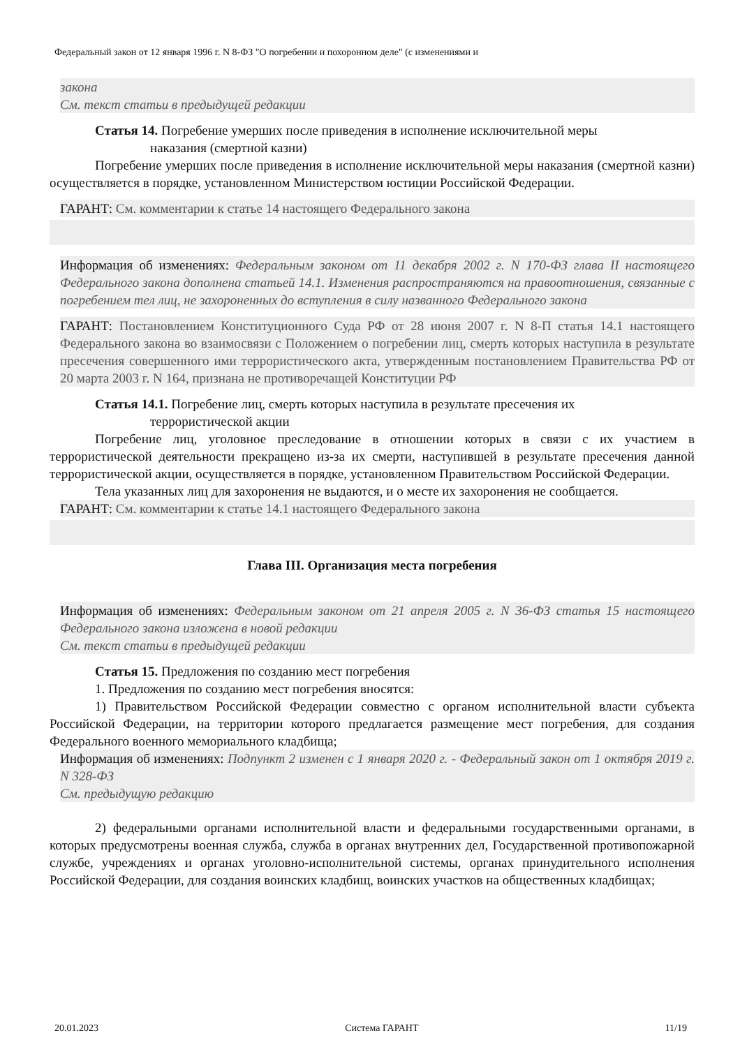Федеральный закон от 12 января 1996 г. N 8-ФЗ "О погребении и похоронном деле" (с изменениями и
закона
См. текст статьи в предыдущей редакции
Статья 14. Погребение умерших после приведения в исполнение исключительной меры
наказания (смертной казни)
Погребение умерших после приведения в исполнение исключительной меры наказания (смертной казни) осуществляется в порядке, установленном Министерством юстиции Российской Федерации.
ГАРАНТ: См. комментарии к статье 14 настоящего Федерального закона
Информация об изменениях: Федеральным законом от 11 декабря 2002 г. N 170-ФЗ глава II настоящего Федерального закона дополнена статьей 14.1. Изменения распространяются на правоотношения, связанные с погребением тел лиц, не захороненных до вступления в силу названного Федерального закона
ГАРАНТ: Постановлением Конституционного Суда РФ от 28 июня 2007 г. N 8-П статья 14.1 настоящего Федерального закона во взаимосвязи с Положением о погребении лиц, смерть которых наступила в результате пресечения совершенного ими террористического акта, утвержденным постановлением Правительства РФ от 20 марта 2003 г. N 164, признана не противоречащей Конституции РФ
Статья 14.1. Погребение лиц, смерть которых наступила в результате пресечения их
террористической акции
Погребение лиц, уголовное преследование в отношении которых в связи с их участием в террористической деятельности прекращено из-за их смерти, наступившей в результате пресечения данной террористической акции, осуществляется в порядке, установленном Правительством Российской Федерации.
Тела указанных лиц для захоронения не выдаются, и о месте их захоронения не сообщается.
ГАРАНТ: См. комментарии к статье 14.1 настоящего Федерального закона
Глава III. Организация места погребения
Информация об изменениях: Федеральным законом от 21 апреля 2005 г. N 36-ФЗ статья 15 настоящего Федерального закона изложена в новой редакции
См. текст статьи в предыдущей редакции
Статья 15. Предложения по созданию мест погребения
1. Предложения по созданию мест погребения вносятся:
1) Правительством Российской Федерации совместно с органом исполнительной власти субъекта Российской Федерации, на территории которого предлагается размещение мест погребения, для создания Федерального военного мемориального кладбища;
Информация об изменениях: Подпункт 2 изменен с 1 января 2020 г. - Федеральный закон от 1 октября 2019 г. N 328-ФЗ
См. предыдущую редакцию
2) федеральными органами исполнительной власти и федеральными государственными органами, в которых предусмотрены военная служба, служба в органах внутренних дел, Государственной противопожарной службе, учреждениях и органах уголовно-исполнительной системы, органах принудительного исполнения Российской Федерации, для создания воинских кладбищ, воинских участков на общественных кладбищах;
20.01.2023 Система ГАРАНТ 11/19